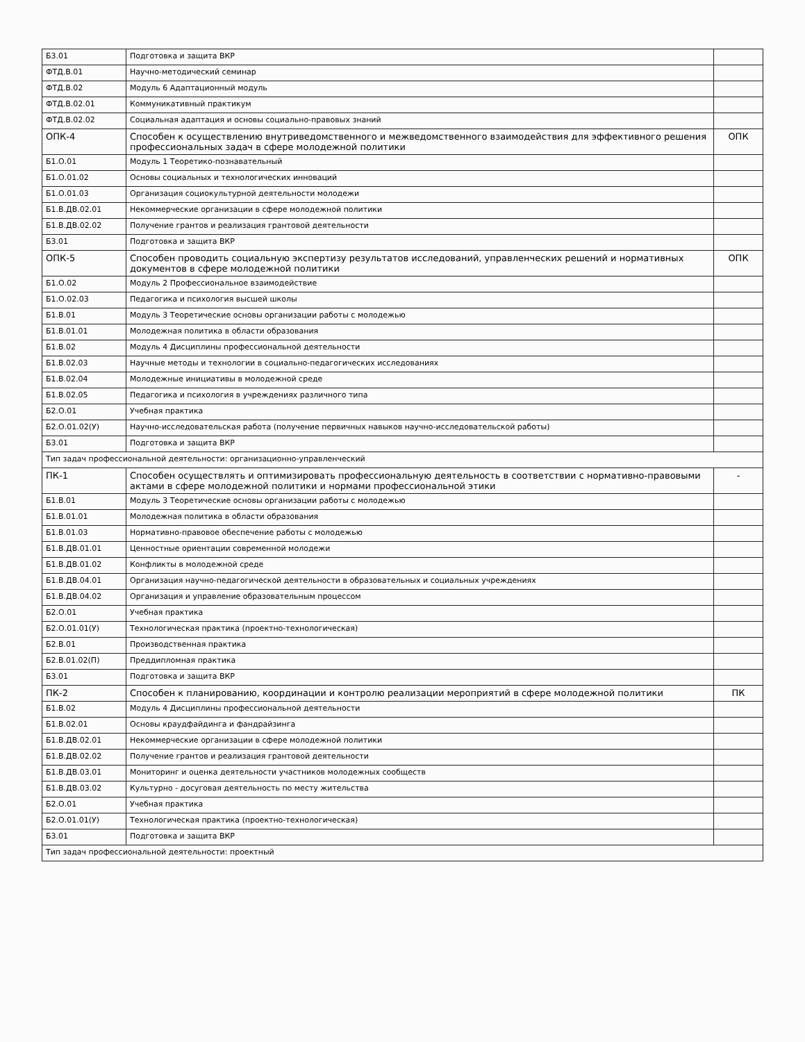| Б3.01 | Подготовка и защита ВКР | |
| ФТД.В.01 | Научно-методический семинар | |
| ФТД.В.02 | Модуль 6 Адаптационный модуль | |
| ФТД.В.02.01 | Коммуникативный практикум | |
| ФТД.В.02.02 | Социальная адаптация и основы социально-правовых знаний | |
| ОПК-4 | Способен к осуществлению внутриведомственного и межведомственного взаимодействия для эффективного решения профессиональных задач в сфере молодежной политики | ОПК |
| Б1.О.01 | Модуль 1 Теоретико-познавательный | |
| Б1.О.01.02 | Основы социальных и технологических инноваций | |
| Б1.О.01.03 | Организация социокультурной деятельности молодежи | |
| Б1.В.ДВ.02.01 | Некоммерческие организации в сфере молодежной политики | |
| Б1.В.ДВ.02.02 | Получение грантов и реализация грантовой деятельности | |
| Б3.01 | Подготовка и защита ВКР | |
| ОПК-5 | Способен проводить социальную экспертизу результатов исследований, управленческих решений и нормативных документов в сфере молодежной политики | ОПК |
| Б1.О.02 | Модуль 2 Профессиональное взаимодействие | |
| Б1.О.02.03 | Педагогика и психология высшей школы | |
| Б1.В.01 | Модуль 3 Теоретические основы организации работы с молодежью | |
| Б1.В.01.01 | Молодежная политика в области образования | |
| Б1.В.02 | Модуль 4 Дисциплины профессиональной деятельности | |
| Б1.В.02.03 | Научные методы и технологии в социально-педагогических исследованиях | |
| Б1.В.02.04 | Молодежные инициативы в молодежной среде | |
| Б1.В.02.05 | Педагогика и психология в учреждениях различного типа | |
| Б2.О.01 | Учебная практика | |
| Б2.О.01.02(У) | Научно-исследовательская работа (получение первичных навыков научно-исследовательской работы) | |
| Б3.01 | Подготовка и защита ВКР | |
| Тип задач профессиональной деятельности: организационно-управленческий | | |
| ПК-1 | Способен осуществлять и оптимизировать профессиональную деятельность в соответствии с нормативно-правовыми актами в сфере молодежной политики и нормами профессиональной этики | - |
| Б1.В.01 | Модуль 3 Теоретические основы организации работы с молодежью | |
| Б1.В.01.01 | Молодежная политика в области образования | |
| Б1.В.01.03 | Нормативно-правовое обеспечение работы с молодежью | |
| Б1.В.ДВ.01.01 | Ценностные ориентации современной молодежи | |
| Б1.В.ДВ.01.02 | Конфликты в молодежной среде | |
| Б1.В.ДВ.04.01 | Организация научно-педагогической деятельности в образовательных и социальных учреждениях | |
| Б1.В.ДВ.04.02 | Организация и управление образовательным процессом | |
| Б2.О.01 | Учебная практика | |
| Б2.О.01.01(У) | Технологическая практика (проектно-технологическая) | |
| Б2.В.01 | Производственная практика | |
| Б2.В.01.02(П) | Преддипломная практика | |
| Б3.01 | Подготовка и защита ВКР | |
| ПК-2 | Способен к планированию, координации и контролю реализации мероприятий в сфере молодежной политики | ПК |
| Б1.В.02 | Модуль 4 Дисциплины профессиональной деятельности | |
| Б1.В.02.01 | Основы краудфайдинга и фандрайзинга | |
| Б1.В.ДВ.02.01 | Некоммерческие организации в сфере молодежной политики | |
| Б1.В.ДВ.02.02 | Получение грантов и реализация грантовой деятельности | |
| Б1.В.ДВ.03.01 | Мониторинг и оценка деятельности участников молодежных сообществ | |
| Б1.В.ДВ.03.02 | Культурно - досуговая деятельность по месту жительства | |
| Б2.О.01 | Учебная практика | |
| Б2.О.01.01(У) | Технологическая практика (проектно-технологическая) | |
| Б3.01 | Подготовка и защита ВКР | |
| Тип задач профессиональной деятельности: проектный | | |